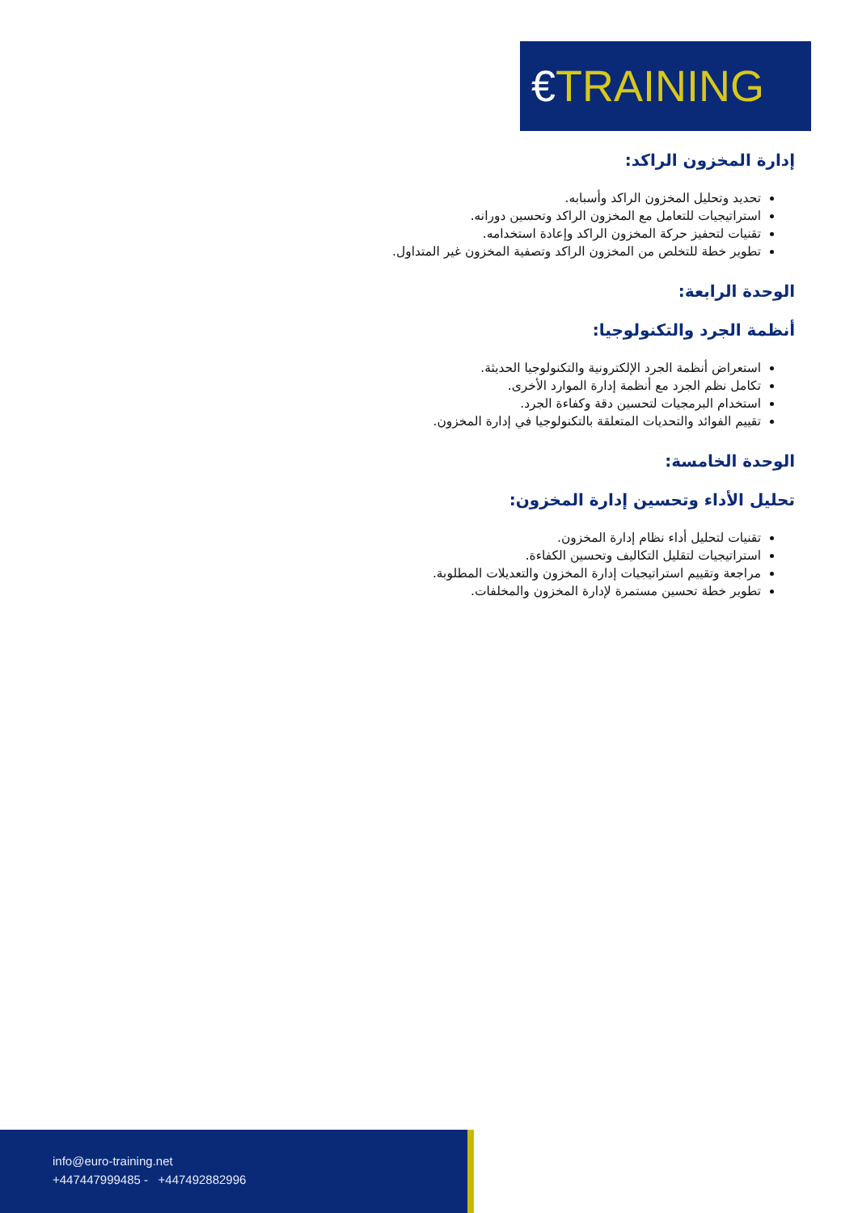€TRAINING
إدارة المخزون الراكد:
تحديد وتحليل المخزون الراكد وأسبابه.
استراتيجيات للتعامل مع المخزون الراكد وتحسين دورانه.
تقنيات لتحفيز حركة المخزون الراكد وإعادة استخدامه.
تطوير خطة للتخلص من المخزون الراكد وتصفية المخزون غير المتداول.
الوحدة الرابعة:
أنظمة الجرد والتكنولوجيا:
استعراض أنظمة الجرد الإلكترونية والتكنولوجيا الحديثة.
تكامل نظم الجرد مع أنظمة إدارة الموارد الأخرى.
استخدام البرمجيات لتحسين دقة وكفاءة الجرد.
تقييم الفوائد والتحديات المتعلقة بالتكنولوجيا في إدارة المخزون.
الوحدة الخامسة:
تحليل الأداء وتحسين إدارة المخزون:
تقنيات لتحليل أداء نظام إدارة المخزون.
استراتيجيات لتقليل التكاليف وتحسين الكفاءة.
مراجعة وتقييم استراتيجيات إدارة المخزون والتعديلات المطلوبة.
تطوير خطة تحسين مستمرة لإدارة المخزون والمخلفات.
info@euro-training.net
+447447999485 - +447492882996